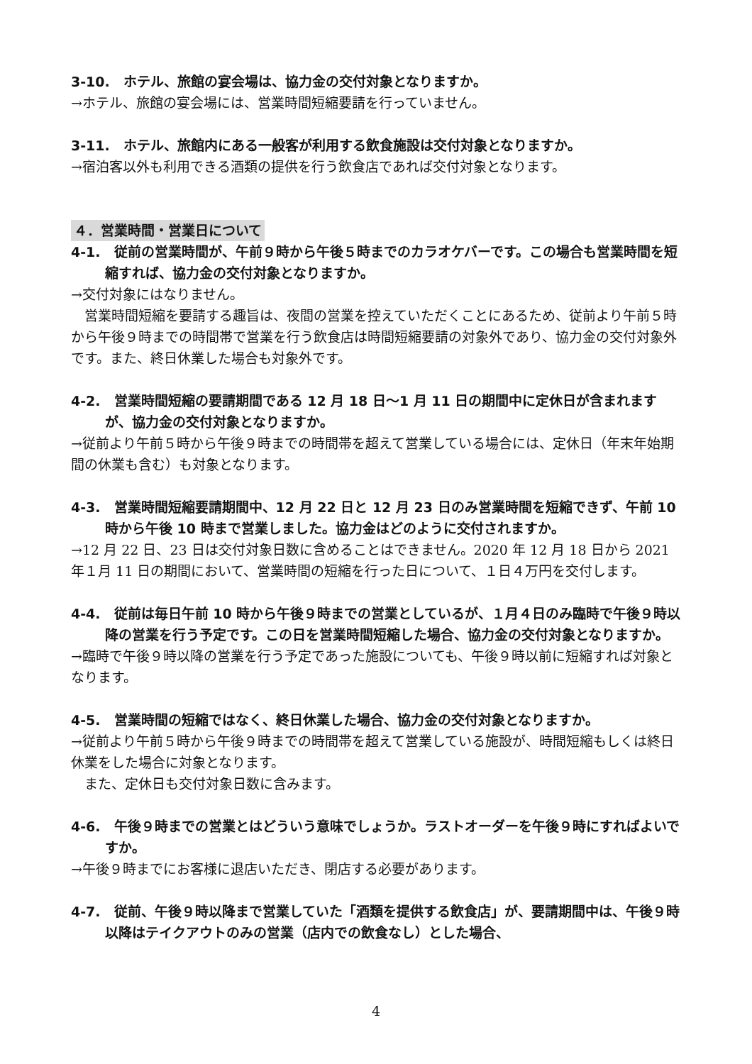3-10.　ホテル、旅館の宴会場は、協力金の交付対象となりますか。
→ホテル、旅館の宴会場には、営業時間短縮要請を行っていません。
3-11.　ホテル、旅館内にある一般客が利用する飲食施設は交付対象となりますか。
→宿泊客以外も利用できる酒類の提供を行う飲食店であれば交付対象となります。
４．営業時間・営業日について
4-1.　従前の営業時間が、午前９時から午後５時までのカラオケバーです。この場合も営業時間を短縮すれば、協力金の交付対象となりますか。
→交付対象にはなりません。
　営業時間短縮を要請する趣旨は、夜間の営業を控えていただくことにあるため、従前より午前５時から午後９時までの時間帯で営業を行う飲食店は時間短縮要請の対象外であり、協力金の交付対象外です。また、終日休業した場合も対象外です。
4-2.　営業時間短縮の要請期間である 12 月 18 日～1 月 11 日の期間中に定休日が含まれますが、協力金の交付対象となりますか。
→従前より午前５時から午後９時までの時間帯を超えて営業している場合には、定休日（年末年始期間の休業も含む）も対象となります。
4-3.　営業時間短縮要請期間中、12 月 22 日と 12 月 23 日のみ営業時間を短縮できず、午前 10 時から午後 10 時まで営業しました。協力金はどのように交付されますか。
→12 月 22 日、23 日は交付対象日数に含めることはできません。2020 年 12 月 18 日から 2021 年１月 11 日の期間において、営業時間の短縮を行った日について、１日４万円を交付します。
4-4.　従前は毎日午前 10 時から午後９時までの営業としているが、１月４日のみ臨時で午後９時以降の営業を行う予定です。この日を営業時間短縮した場合、協力金の交付対象となりますか。
→臨時で午後９時以降の営業を行う予定であった施設についても、午後９時以前に短縮すれば対象となります。
4-5.　営業時間の短縮ではなく、終日休業した場合、協力金の交付対象となりますか。
→従前より午前５時から午後９時までの時間帯を超えて営業している施設が、時間短縮もしくは終日休業をした場合に対象となります。
　また、定休日も交付対象日数に含みます。
4-6.　午後９時までの営業とはどういう意味でしょうか。ラストオーダーを午後９時にすればよいですか。
→午後９時までにお客様に退店いただき、閉店する必要があります。
4-7.　従前、午後９時以降まで営業していた「酒類を提供する飲食店」が、要請期間中は、午後９時以降はテイクアウトのみの営業（店内での飲食なし）とした場合、
4